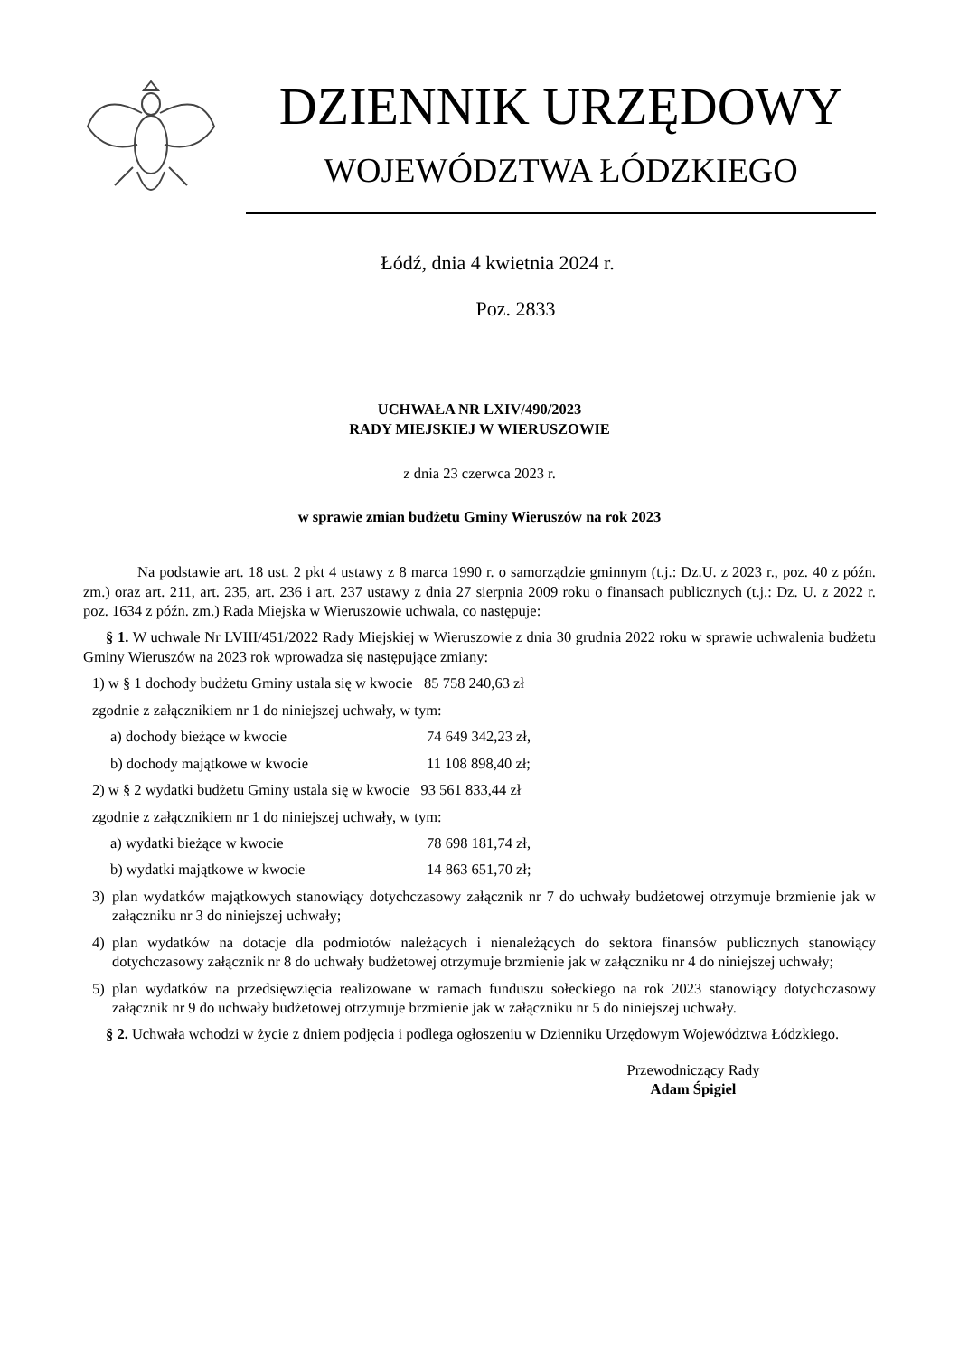DZIENNIK URZĘDOWY
WOJEWÓDZTWA ŁÓDZKIEGO
Łódź, dnia 4 kwietnia 2024 r.
Poz. 2833
UCHWAŁA NR LXIV/490/2023
RADY MIEJSKIEJ W WIERUSZOWIE
z dnia 23 czerwca 2023 r.
w sprawie zmian budżetu Gminy Wieruszów na rok 2023
Na podstawie art. 18 ust. 2 pkt 4 ustawy z 8 marca 1990 r. o samorządzie gminnym (t.j.: Dz.U. z 2023 r., poz. 40 z późn. zm.) oraz art. 211, art. 235, art. 236 i art. 237 ustawy z dnia 27 sierpnia 2009 roku o finansach publicznych (t.j.: Dz. U. z 2022 r. poz. 1634 z późn. zm.) Rada Miejska w Wieruszowie uchwala, co następuje:
§ 1. W uchwale Nr LVIII/451/2022 Rady Miejskiej w Wieruszowie z dnia 30 grudnia 2022 roku w sprawie uchwalenia budżetu Gminy Wieruszów na 2023 rok wprowadza się następujące zmiany:
1) w § 1 dochody budżetu Gminy ustala się w kwocie 85 758 240,63 zł
zgodnie z załącznikiem nr 1 do niniejszej uchwały, w tym:
a) dochody bieżące w kwocie 74 649 342,23 zł,
b) dochody majątkowe w kwocie 11 108 898,40 zł;
2) w § 2 wydatki budżetu Gminy ustala się w kwocie 93 561 833,44 zł
zgodnie z załącznikiem nr 1 do niniejszej uchwały, w tym:
a) wydatki bieżące w kwocie 78 698 181,74 zł,
b) wydatki majątkowe w kwocie 14 863 651,70 zł;
3) plan wydatków majątkowych stanowiący dotychczasowy załącznik nr 7 do uchwały budżetowej otrzymuje brzmienie jak w załączniku nr 3 do niniejszej uchwały;
4) plan wydatków na dotacje dla podmiotów należących i nienależących do sektora finansów publicznych stanowiący dotychczasowy załącznik nr 8 do uchwały budżetowej otrzymuje brzmienie jak w załączniku nr 4 do niniejszej uchwały;
5) plan wydatków na przedsięwzięcia realizowane w ramach funduszu sołeckiego na rok 2023 stanowiący dotychczasowy załącznik nr 9 do uchwały budżetowej otrzymuje brzmienie jak w załączniku nr 5 do niniejszej uchwały.
§ 2. Uchwała wchodzi w życie z dniem podjęcia i podlega ogłoszeniu w Dzienniku Urzędowym Województwa Łódzkiego.
Przewodniczący Rady
Adam Śpigiel